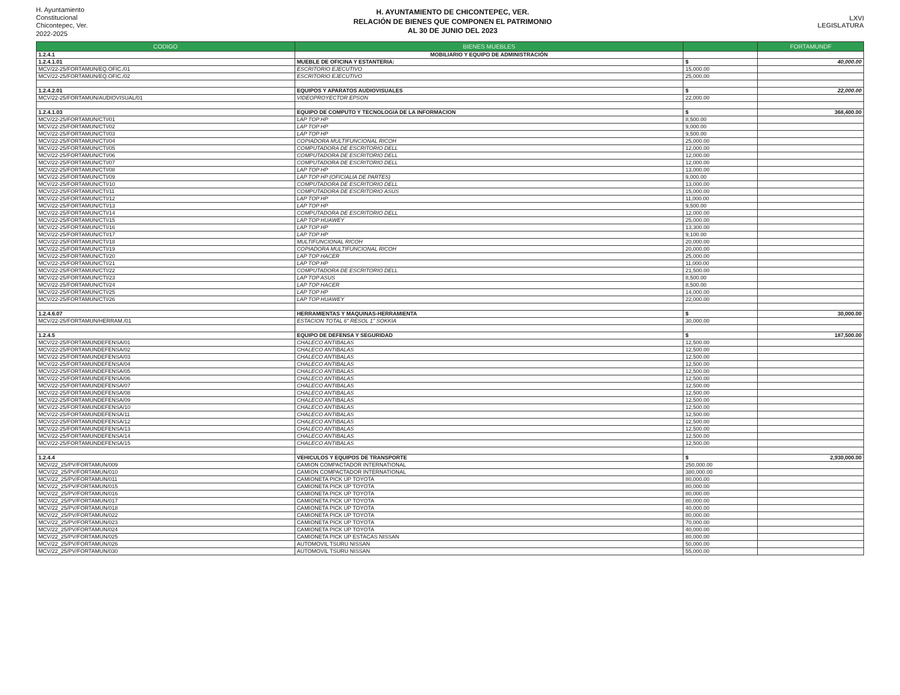H. Ayuntamiento
Constitucional
Chicontepec, Ver.
2022-2025
H. AYUNTAMIENTO DE CHICONTEPEC, VER.
RELACIÓN DE BIENES QUE COMPONEN EL PATRIMONIO
AL 30 DE JUNIO DEL 2023
LXVI
LEGISLATURA
| CODIGO | BIENES MUEBLES | | FORTAMUNDF |
| --- | --- | --- | --- |
| 1.2.4.1 | MOBILIARIO Y EQUIPO DE ADMINISTRACIÓN | | |
| 1.2.4.1.01 | MUEBLE DE OFICINA Y ESTANTERIA: | $ | 40,000.00 |
| MCV/22-25/FORTAMUN/EQ.OFIC./01 | ESCRITORIO EJECUTIVO | 15,000.00 | |
| MCV/22-25/FORTAMUN/EQ.OFIC./02 | ESCRITORIO EJECUTIVO | 25,000.00 | |
| 1.2.4.2.01 | EQUIPOS Y APARATOS AUDIOVISUALES | $ | 22,000.00 |
| MCV/22-25/FORTAMUN/AUDIOVISUAL/01 | VIDEOPROYECTOR EPSON | 22,000.00 | |
| 1.2.4.1.03 | EQUIPO DE COMPUTO Y TECNOLOGIA DE LA INFORMACION | $ | 368,400.00 |
| MCV/22-25/FORTAMUN/CTI/01 | LAP TOP HP | 8,500.00 | |
| MCV/22-25/FORTAMUN/CTI/02 | LAP TOP HP | 9,000.00 | |
| MCV/22-25/FORTAMUN/CTI/03 | LAP TOP HP | 9,500.00 | |
| MCV/22-25/FORTAMUN/CTI/04 | COPIADORA MULTIFUNCIONAL RICOH | 25,000.00 | |
| MCV/22-25/FORTAMUN/CTI/05 | COMPUTADORA DE ESCRITORIO DELL | 12,000.00 | |
| MCV/22-25/FORTAMUN/CTI/06 | COMPUTADORA DE ESCRITORIO DELL | 12,000.00 | |
| MCV/22-25/FORTAMUN/CTI/07 | COMPUTADORA DE ESCRITORIO DELL | 12,000.00 | |
| MCV/22-25/FORTAMUN/CTI/08 | LAP TOP HP | 13,000.00 | |
| MCV/22-25/FORTAMUN/CTI/09 | LAP TOP HP (OFICIALIA DE PARTES) | 9,000.00 | |
| MCV/22-25/FORTAMUN/CTI/10 | COMPUTADORA DE ESCRITORIO DELL | 13,000.00 | |
| MCV/22-25/FORTAMUN/CTI/11 | COMPUTADORA DE ESCRITORIO ASUS | 15,000.00 | |
| MCV/22-25/FORTAMUN/CTI/12 | LAP TOP HP | 11,000.00 | |
| MCV/22-25/FORTAMUN/CTI/13 | LAP TOP HP | 9,500.00 | |
| MCV/22-25/FORTAMUN/CTI/14 | COMPUTADORA DE ESCRITORIO DELL | 12,000.00 | |
| MCV/22-25/FORTAMUN/CTI/15 | LAP TOP HUAWEY | 25,000.00 | |
| MCV/22-25/FORTAMUN/CTI/16 | LAP TOP HP | 13,300.00 | |
| MCV/22-25/FORTAMUN/CTI/17 | LAP TOP HP | 9,100.00 | |
| MCV/22-25/FORTAMUN/CTI/18 | MULTIFUNCIONAL RICOH | 20,000.00 | |
| MCV/22-25/FORTAMUN/CTI/19 | COPIADORA MULTIFUNCIONAL RICOH | 20,000.00 | |
| MCV/22-25/FORTAMUN/CTI/20 | LAP TOP HACER | 25,000.00 | |
| MCV/22-25/FORTAMUN/CTI/21 | LAP TOP HP | 11,000.00 | |
| MCV/22-25/FORTAMUN/CTI/22 | COMPUTADORA DE ESCRITORIO DELL | 21,500.00 | |
| MCV/22-25/FORTAMUN/CTI/23 | LAP TOP ASUS | 8,500.00 | |
| MCV/22-25/FORTAMUN/CTI/24 | LAP TOP HACER | 8,500.00 | |
| MCV/22-25/FORTAMUN/CTI/25 | LAP TOP HP | 14,000.00 | |
| MCV/22-25/FORTAMUN/CTI/26 | LAP TOP HUAWEY | 22,000.00 | |
| 1.2.4.6.07 | HERRAMIENTAS Y MAQUINAS-HERRAMIENTA | $ | 30,000.00 |
| MCV/22-25/FORTAMUN/HERRAM./01 | ESTACION TOTAL 6" RESOL 1" SOKKIA | 30,000.00 | |
| 1.2.4.5 | EQUIPO DE DEFENSA Y SEGURIDAD | $ | 187,500.00 |
| MCV/22-25/FORTAMUNDEFENSA/01 | CHALECO ANTIBALAS | 12,500.00 | |
| MCV/22-25/FORTAMUNDEFENSA/02 | CHALECO ANTIBALAS | 12,500.00 | |
| MCV/22-25/FORTAMUNDEFENSA/03 | CHALECO ANTIBALAS | 12,500.00 | |
| MCV/22-25/FORTAMUNDEFENSA/04 | CHALECO ANTIBALAS | 12,500.00 | |
| MCV/22-25/FORTAMUNDEFENSA/05 | CHALECO ANTIBALAS | 12,500.00 | |
| MCV/22-25/FORTAMUNDEFENSA/06 | CHALECO ANTIBALAS | 12,500.00 | |
| MCV/22-25/FORTAMUNDEFENSA/07 | CHALECO ANTIBALAS | 12,500.00 | |
| MCV/22-25/FORTAMUNDEFENSA/08 | CHALECO ANTIBALAS | 12,500.00 | |
| MCV/22-25/FORTAMUNDEFENSA/09 | CHALECO ANTIBALAS | 12,500.00 | |
| MCV/22-25/FORTAMUNDEFENSA/10 | CHALECO ANTIBALAS | 12,500.00 | |
| MCV/22-25/FORTAMUNDEFENSA/11 | CHALECO ANTIBALAS | 12,500.00 | |
| MCV/22-25/FORTAMUNDEFENSA/12 | CHALECO ANTIBALAS | 12,500.00 | |
| MCV/22-25/FORTAMUNDEFENSA/13 | CHALECO ANTIBALAS | 12,500.00 | |
| MCV/22-25/FORTAMUNDEFENSA/14 | CHALECO ANTIBALAS | 12,500.00 | |
| MCV/22-25/FORTAMUNDEFENSA/15 | CHALECO ANTIBALAS | 12,500.00 | |
| 1.2.4.4 | VEHICULOS Y EQUIPOS DE TRANSPORTE | $ | 2,930,000.00 |
| MCV/22_25/PV/FORTAMUN/009 | CAMION COMPACTADOR INTERNATIONAL | 250,000.00 | |
| MCV/22_25/PV/FORTAMUN/010 | CAMION COMPACTADOR INTERNATIONAL | 380,000.00 | |
| MCV/22_25/PV/FORTAMUN/011 | CAMIONETA PICK UP TOYOTA | 80,000.00 | |
| MCV/22_25/PV/FORTAMUN/015 | CAMIONETA PICK UP TOYOTA | 80,000.00 | |
| MCV/22_25/PV/FORTAMUN/016 | CAMIONETA PICK UP TOYOTA | 80,000.00 | |
| MCV/22_25/PV/FORTAMUN/017 | CAMIONETA PICK UP TOYOTA | 80,000.00 | |
| MCV/22_25/PV/FORTAMUN/018 | CAMIONETA PICK UP TOYOTA | 40,000.00 | |
| MCV/22_25/PV/FORTAMUN/022 | CAMIONETA PICK UP TOYOTA | 80,000.00 | |
| MCV/22_25/PV/FORTAMUN/023 | CAMIONETA PICK UP TOYOTA | 70,000.00 | |
| MCV/22_25/PV/FORTAMUN/024 | CAMIONETA PICK UP TOYOTA | 40,000.00 | |
| MCV/22_25/PV/FORTAMUN/025 | CAMIONETA PICK UP ESTACAS NISSAN | 80,000.00 | |
| MCV/22_25/PV/FORTAMUN/026 | AUTOMOVIL TSURU NISSAN | 50,000.00 | |
| MCV/22_25/PV/FORTAMUN/030 | AUTOMOVIL TSURU NISSAN | 55,000.00 | |